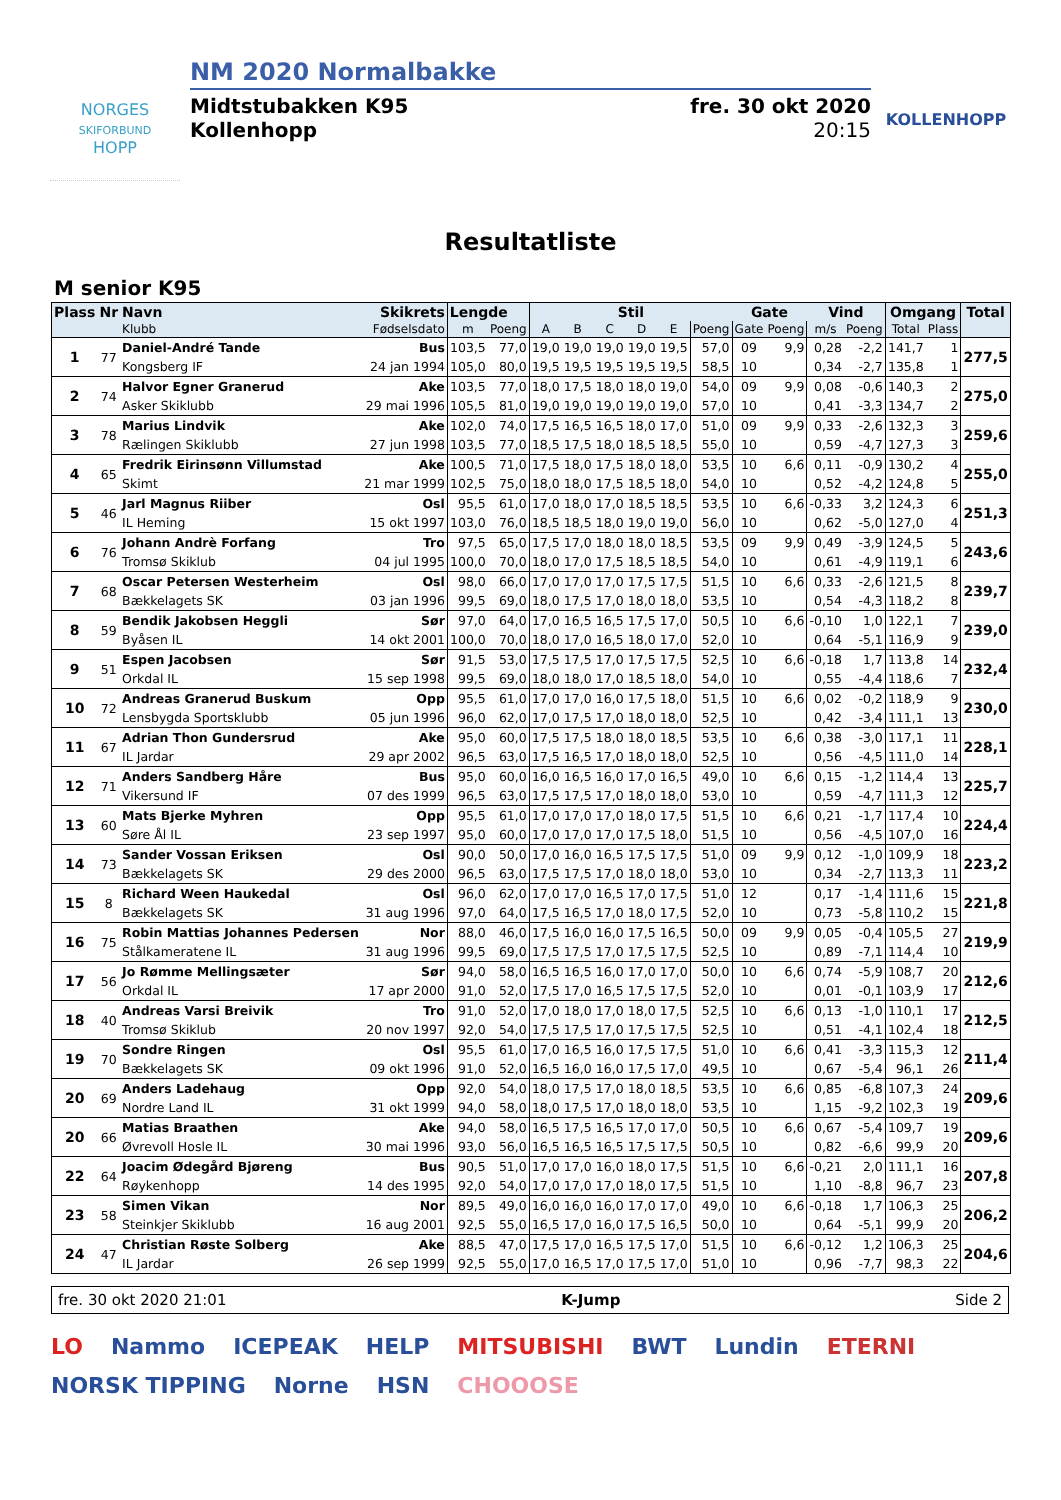NORGES
SKIFORBUND
HOPP
NM 2020 Normalbakke
Midtstubakken K95
Kollenhopp
fre. 30 okt 2020
20:15
KOLLENHOPP
Resultatliste
M senior K95
| Plass | Nr | Navn | Skikrets | Lengde | | Stil | | | | | | Gate | | Vind | | Omgang | | Total |
| --- | --- | --- | --- | --- | --- | --- | --- | --- | --- | --- | --- | --- | --- | --- | --- | --- | --- | --- |
| | | Klubb | Fødselsdato | m | Poeng | A | B | C | D | E | Poeng | Gate | Poeng | m/s | Poeng | Total | Plass | |
| 1 | 77 | Daniel-André Tande | Bus | 103,5 | 77,0 | 19,0 | 19,0 | 19,0 | 19,0 | 19,5 | 57,0 | 09 | 9,9 | 0,28 | -2,2 | 141,7 | 1 | 277,5 |
| | | Kongsberg IF | 24 jan 1994 | 105,0 | 80,0 | 19,5 | 19,5 | 19,5 | 19,5 | 19,5 | 58,5 | 10 | | 0,34 | -2,7 | 135,8 | 1 | |
| 2 | 74 | Halvor Egner Granerud | Ake | 103,5 | 77,0 | 18,0 | 17,5 | 18,0 | 18,0 | 19,0 | 54,0 | 09 | 9,9 | 0,08 | -0,6 | 140,3 | 2 | 275,0 |
| | | Asker Skiklubb | 29 mai 1996 | 105,5 | 81,0 | 19,0 | 19,0 | 19,0 | 19,0 | 19,0 | 57,0 | 10 | | 0,41 | -3,3 | 134,7 | 2 | |
| 3 | 78 | Marius Lindvik | Ake | 102,0 | 74,0 | 17,5 | 16,5 | 16,5 | 18,0 | 17,0 | 51,0 | 09 | 9,9 | 0,33 | -2,6 | 132,3 | 3 | 259,6 |
| | | Rælingen Skiklubb | 27 jun 1998 | 103,5 | 77,0 | 18,5 | 17,5 | 18,0 | 18,5 | 18,5 | 55,0 | 10 | | 0,59 | -4,7 | 127,3 | 3 | |
| 4 | 65 | Fredrik Eirinsønn Villumstad | Ake | 100,5 | 71,0 | 17,5 | 18,0 | 17,5 | 18,0 | 18,0 | 53,5 | 10 | 6,6 | 0,11 | -0,9 | 130,2 | 4 | 255,0 |
| | | Skimt | 21 mar 1999 | 102,5 | 75,0 | 18,0 | 18,0 | 17,5 | 18,5 | 18,0 | 54,0 | 10 | | 0,52 | -4,2 | 124,8 | 5 | |
| 5 | 46 | Jarl Magnus Riiber | Osl | 95,5 | 61,0 | 17,0 | 18,0 | 17,0 | 18,5 | 18,5 | 53,5 | 10 | 6,6 | -0,33 | 3,2 | 124,3 | 6 | 251,3 |
| | | IL Heming | 15 okt 1997 | 103,0 | 76,0 | 18,5 | 18,5 | 18,0 | 19,0 | 19,0 | 56,0 | 10 | | 0,62 | -5,0 | 127,0 | 4 | |
| 6 | 76 | Johann Andrè Forfang | Tro | 97,5 | 65,0 | 17,5 | 17,0 | 18,0 | 18,0 | 18,5 | 53,5 | 09 | 9,9 | 0,49 | -3,9 | 124,5 | 5 | 243,6 |
| | | Tromsø Skiklub | 04 jul 1995 | 100,0 | 70,0 | 18,0 | 17,0 | 17,5 | 18,5 | 18,5 | 54,0 | 10 | | 0,61 | -4,9 | 119,1 | 6 | |
| 7 | 68 | Oscar Petersen Westerheim | Osl | 98,0 | 66,0 | 17,0 | 17,0 | 17,0 | 17,5 | 17,5 | 51,5 | 10 | 6,6 | 0,33 | -2,6 | 121,5 | 8 | 239,7 |
| | | Bækkelagets SK | 03 jan 1996 | 99,5 | 69,0 | 18,0 | 17,5 | 17,0 | 18,0 | 18,0 | 53,5 | 10 | | 0,54 | -4,3 | 118,2 | 8 | |
| 8 | 59 | Bendik Jakobsen Heggli | Sør | 97,0 | 64,0 | 17,0 | 16,5 | 16,5 | 17,5 | 17,0 | 50,5 | 10 | 6,6 | -0,10 | 1,0 | 122,1 | 7 | 239,0 |
| | | Byåsen IL | 14 okt 2001 | 100,0 | 70,0 | 18,0 | 17,0 | 16,5 | 18,0 | 17,0 | 52,0 | 10 | | 0,64 | -5,1 | 116,9 | 9 | |
| 9 | 51 | Espen Jacobsen | Sør | 91,5 | 53,0 | 17,5 | 17,5 | 17,0 | 17,5 | 17,5 | 52,5 | 10 | 6,6 | -0,18 | 1,7 | 113,8 | 14 | 232,4 |
| | | Orkdal IL | 15 sep 1998 | 99,5 | 69,0 | 18,0 | 18,0 | 17,0 | 18,5 | 18,0 | 54,0 | 10 | | 0,55 | -4,4 | 118,6 | 7 | |
| 10 | 72 | Andreas Granerud Buskum | Opp | 95,5 | 61,0 | 17,0 | 17,0 | 16,0 | 17,5 | 18,0 | 51,5 | 10 | 6,6 | 0,02 | -0,2 | 118,9 | 9 | 230,0 |
| | | Lensbygda Sportsklubb | 05 jun 1996 | 96,0 | 62,0 | 17,0 | 17,5 | 17,0 | 18,0 | 18,0 | 52,5 | 10 | | 0,42 | -3,4 | 111,1 | 13 | |
| 11 | 67 | Adrian Thon Gundersrud | Ake | 95,0 | 60,0 | 17,5 | 17,5 | 18,0 | 18,0 | 18,5 | 53,5 | 10 | 6,6 | 0,38 | -3,0 | 117,1 | 11 | 228,1 |
| | | IL Jardar | 29 apr 2002 | 96,5 | 63,0 | 17,5 | 16,5 | 17,0 | 18,0 | 18,0 | 52,5 | 10 | | 0,56 | -4,5 | 111,0 | 14 | |
| 12 | 71 | Anders Sandberg Håre | Bus | 95,0 | 60,0 | 16,0 | 16,5 | 16,0 | 17,0 | 16,5 | 49,0 | 10 | 6,6 | 0,15 | -1,2 | 114,4 | 13 | 225,7 |
| | | Vikersund IF | 07 des 1999 | 96,5 | 63,0 | 17,5 | 17,5 | 17,0 | 18,0 | 18,0 | 53,0 | 10 | | 0,59 | -4,7 | 111,3 | 12 | |
| 13 | 60 | Mats Bjerke Myhren | Opp | 95,5 | 61,0 | 17,0 | 17,0 | 17,0 | 18,0 | 17,5 | 51,5 | 10 | 6,6 | 0,21 | -1,7 | 117,4 | 10 | 224,4 |
| | | Søre Ål IL | 23 sep 1997 | 95,0 | 60,0 | 17,0 | 17,0 | 17,0 | 17,5 | 18,0 | 51,5 | 10 | | 0,56 | -4,5 | 107,0 | 16 | |
| 14 | 73 | Sander Vossan Eriksen | Osl | 90,0 | 50,0 | 17,0 | 16,0 | 16,5 | 17,5 | 17,5 | 51,0 | 09 | 9,9 | 0,12 | -1,0 | 109,9 | 18 | 223,2 |
| | | Bækkelagets SK | 29 des 2000 | 96,5 | 63,0 | 17,5 | 17,5 | 17,0 | 18,0 | 18,0 | 53,0 | 10 | | 0,34 | -2,7 | 113,3 | 11 | |
| 15 | 8 | Richard Ween Haukedal | Osl | 96,0 | 62,0 | 17,0 | 17,0 | 16,5 | 17,0 | 17,5 | 51,0 | 12 | | 0,17 | -1,4 | 111,6 | 15 | 221,8 |
| | | Bækkelagets SK | 31 aug 1996 | 97,0 | 64,0 | 17,5 | 16,5 | 17,0 | 18,0 | 17,5 | 52,0 | 10 | | 0,73 | -5,8 | 110,2 | 15 | |
| 16 | 75 | Robin Mattias Johannes Pedersen | Nor | 88,0 | 46,0 | 17,5 | 16,0 | 16,0 | 17,5 | 16,5 | 50,0 | 09 | 9,9 | 0,05 | -0,4 | 105,5 | 27 | 219,9 |
| | | Stålkameratene IL | 31 aug 1996 | 99,5 | 69,0 | 17,5 | 17,5 | 17,0 | 17,5 | 17,5 | 52,5 | 10 | | 0,89 | -7,1 | 114,4 | 10 | |
| 17 | 56 | Jo Rømme Mellingsæter | Sør | 94,0 | 58,0 | 16,5 | 16,5 | 16,0 | 17,0 | 17,0 | 50,0 | 10 | 6,6 | 0,74 | -5,9 | 108,7 | 20 | 212,6 |
| | | Orkdal IL | 17 apr 2000 | 91,0 | 52,0 | 17,5 | 17,0 | 16,5 | 17,5 | 17,5 | 52,0 | 10 | | 0,01 | -0,1 | 103,9 | 17 | |
| 18 | 40 | Andreas Varsi Breivik | Tro | 91,0 | 52,0 | 17,0 | 18,0 | 17,0 | 18,0 | 17,5 | 52,5 | 10 | 6,6 | 0,13 | -1,0 | 110,1 | 17 | 212,5 |
| | | Tromsø Skiklub | 20 nov 1997 | 92,0 | 54,0 | 17,5 | 17,5 | 17,0 | 17,5 | 17,5 | 52,5 | 10 | | 0,51 | -4,1 | 102,4 | 18 | |
| 19 | 70 | Sondre Ringen | Osl | 95,5 | 61,0 | 17,0 | 16,5 | 16,0 | 17,5 | 17,5 | 51,0 | 10 | 6,6 | 0,41 | -3,3 | 115,3 | 12 | 211,4 |
| | | Bækkelagets SK | 09 okt 1996 | 91,0 | 52,0 | 16,5 | 16,0 | 16,0 | 17,5 | 17,0 | 49,5 | 10 | | 0,67 | -5,4 | 96,1 | 26 | |
| 20 | 69 | Anders Ladehaug | Opp | 92,0 | 54,0 | 18,0 | 17,5 | 17,0 | 18,0 | 18,5 | 53,5 | 10 | 6,6 | 0,85 | -6,8 | 107,3 | 24 | 209,6 |
| | | Nordre Land IL | 31 okt 1999 | 94,0 | 58,0 | 18,0 | 17,5 | 17,0 | 18,0 | 18,0 | 53,5 | 10 | | 1,15 | -9,2 | 102,3 | 19 | |
| 20 | 66 | Matias Braathen | Ake | 94,0 | 58,0 | 16,5 | 17,5 | 16,5 | 17,0 | 17,0 | 50,5 | 10 | 6,6 | 0,67 | -5,4 | 109,7 | 19 | 209,6 |
| | | Øvrevoll Hosle IL | 30 mai 1996 | 93,0 | 56,0 | 16,5 | 16,5 | 16,5 | 17,5 | 17,5 | 50,5 | 10 | | 0,82 | -6,6 | 99,9 | 20 | |
| 22 | 64 | Joacim Ødegård Bjøreng | Bus | 90,5 | 51,0 | 17,0 | 17,0 | 16,0 | 18,0 | 17,5 | 51,5 | 10 | 6,6 | -0,21 | 2,0 | 111,1 | 16 | 207,8 |
| | | Røykenhopp | 14 des 1995 | 92,0 | 54,0 | 17,0 | 17,0 | 17,0 | 18,0 | 17,5 | 51,5 | 10 | | 1,10 | -8,8 | 96,7 | 23 | |
| 23 | 58 | Simen Vikan | Nor | 89,5 | 49,0 | 16,0 | 16,0 | 16,0 | 17,0 | 17,0 | 49,0 | 10 | 6,6 | -0,18 | 1,7 | 106,3 | 25 | 206,2 |
| | | Steinkjer Skiklubb | 16 aug 2001 | 92,5 | 55,0 | 16,5 | 17,0 | 16,0 | 17,5 | 16,5 | 50,0 | 10 | | 0,64 | -5,1 | 99,9 | 20 | |
| 24 | 47 | Christian Røste Solberg | Ake | 88,5 | 47,0 | 17,5 | 17,0 | 16,5 | 17,5 | 17,0 | 51,5 | 10 | 6,6 | -0,12 | 1,2 | 106,3 | 25 | 204,6 |
| | | IL Jardar | 26 sep 1999 | 92,5 | 55,0 | 17,0 | 16,5 | 17,0 | 17,5 | 17,0 | 51,0 | 10 | | 0,96 | -7,7 | 98,3 | 22 | |
fre. 30 okt 2020 21:01 K-Jump Side 2
LO Nammo ICEPEAK HELP MITSUBISHI BWT Lundin ETERNI NORSK TIPPING Norne HSN CHOOOSE